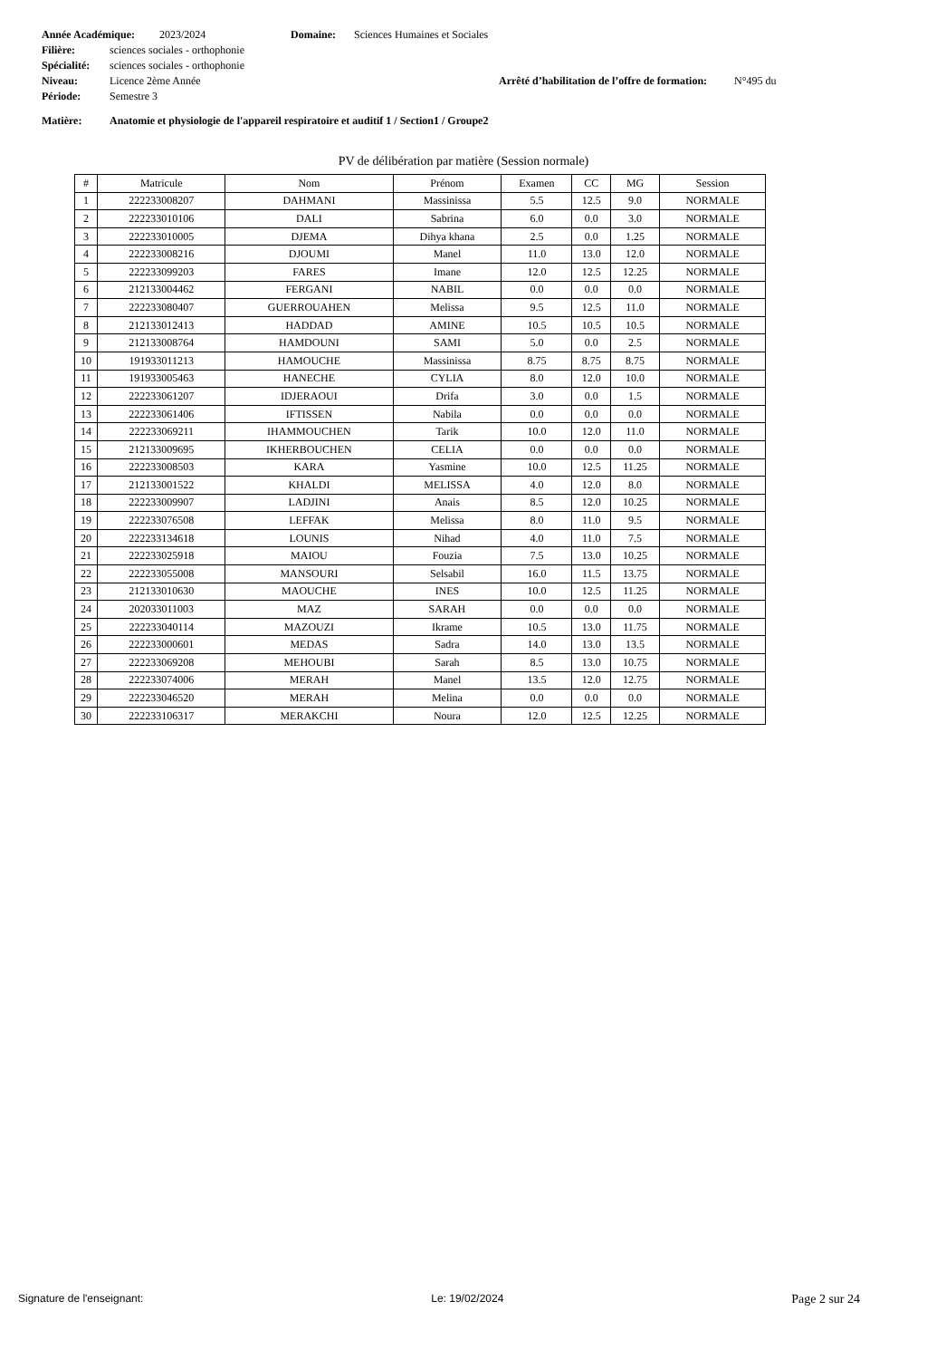Année Académique: 2023/2024 Domaine: Sciences Humaines et Sociales
Filière: sciences sociales - orthophonie
Spécialité: sciences sociales - orthophonie
Niveau: Licence 2ème Année Arrêté d’habilitation de l’offre de formation: N°495 du
Période: Semestre 3
Matière: Anatomie et physiologie de l'appareil respiratoire et auditif 1 / Section1 / Groupe2
PV de délibération par matière (Session normale)
| # | Matricule | Nom | Prénom | Examen | CC | MG | Session |
| --- | --- | --- | --- | --- | --- | --- | --- |
| 1 | 222233008207 | DAHMANI | Massinissa | 5.5 | 12.5 | 9.0 | NORMALE |
| 2 | 222233010106 | DALI | Sabrina | 6.0 | 0.0 | 3.0 | NORMALE |
| 3 | 222233010005 | DJEMA | Dihya khana | 2.5 | 0.0 | 1.25 | NORMALE |
| 4 | 222233008216 | DJOUMI | Manel | 11.0 | 13.0 | 12.0 | NORMALE |
| 5 | 222233099203 | FARES | Imane | 12.0 | 12.5 | 12.25 | NORMALE |
| 6 | 212133004462 | FERGANI | NABIL | 0.0 | 0.0 | 0.0 | NORMALE |
| 7 | 222233080407 | GUERROUAHEN | Melissa | 9.5 | 12.5 | 11.0 | NORMALE |
| 8 | 212133012413 | HADDAD | AMINE | 10.5 | 10.5 | 10.5 | NORMALE |
| 9 | 212133008764 | HAMDOUNI | SAMI | 5.0 | 0.0 | 2.5 | NORMALE |
| 10 | 191933011213 | HAMOUCHE | Massinissa | 8.75 | 8.75 | 8.75 | NORMALE |
| 11 | 191933005463 | HANECHE | CYLIA | 8.0 | 12.0 | 10.0 | NORMALE |
| 12 | 222233061207 | IDJERAOUI | Drifa | 3.0 | 0.0 | 1.5 | NORMALE |
| 13 | 222233061406 | IFTISSEN | Nabila | 0.0 | 0.0 | 0.0 | NORMALE |
| 14 | 222233069211 | IHAMMOUCHEN | Tarik | 10.0 | 12.0 | 11.0 | NORMALE |
| 15 | 212133009695 | IKHERBOUCHEN | CELIA | 0.0 | 0.0 | 0.0 | NORMALE |
| 16 | 222233008503 | KARA | Yasmine | 10.0 | 12.5 | 11.25 | NORMALE |
| 17 | 212133001522 | KHALDI | MELISSA | 4.0 | 12.0 | 8.0 | NORMALE |
| 18 | 222233009907 | LADJINI | Anais | 8.5 | 12.0 | 10.25 | NORMALE |
| 19 | 222233076508 | LEFFAK | Melissa | 8.0 | 11.0 | 9.5 | NORMALE |
| 20 | 222233134618 | LOUNIS | Nihad | 4.0 | 11.0 | 7.5 | NORMALE |
| 21 | 222233025918 | MAIOU | Fouzia | 7.5 | 13.0 | 10.25 | NORMALE |
| 22 | 222233055008 | MANSOURI | Selsabil | 16.0 | 11.5 | 13.75 | NORMALE |
| 23 | 212133010630 | MAOUCHE | INES | 10.0 | 12.5 | 11.25 | NORMALE |
| 24 | 202033011003 | MAZ | SARAH | 0.0 | 0.0 | 0.0 | NORMALE |
| 25 | 222233040114 | MAZOUZI | Ikrame | 10.5 | 13.0 | 11.75 | NORMALE |
| 26 | 222233000601 | MEDAS | Sadra | 14.0 | 13.0 | 13.5 | NORMALE |
| 27 | 222233069208 | MEHOUBI | Sarah | 8.5 | 13.0 | 10.75 | NORMALE |
| 28 | 222233074006 | MERAH | Manel | 13.5 | 12.0 | 12.75 | NORMALE |
| 29 | 222233046520 | MERAH | Melina | 0.0 | 0.0 | 0.0 | NORMALE |
| 30 | 222233106317 | MERAKCHI | Noura | 12.0 | 12.5 | 12.25 | NORMALE |
Signature de l'enseignant: Le: 19/02/2024 Page 2 sur 24